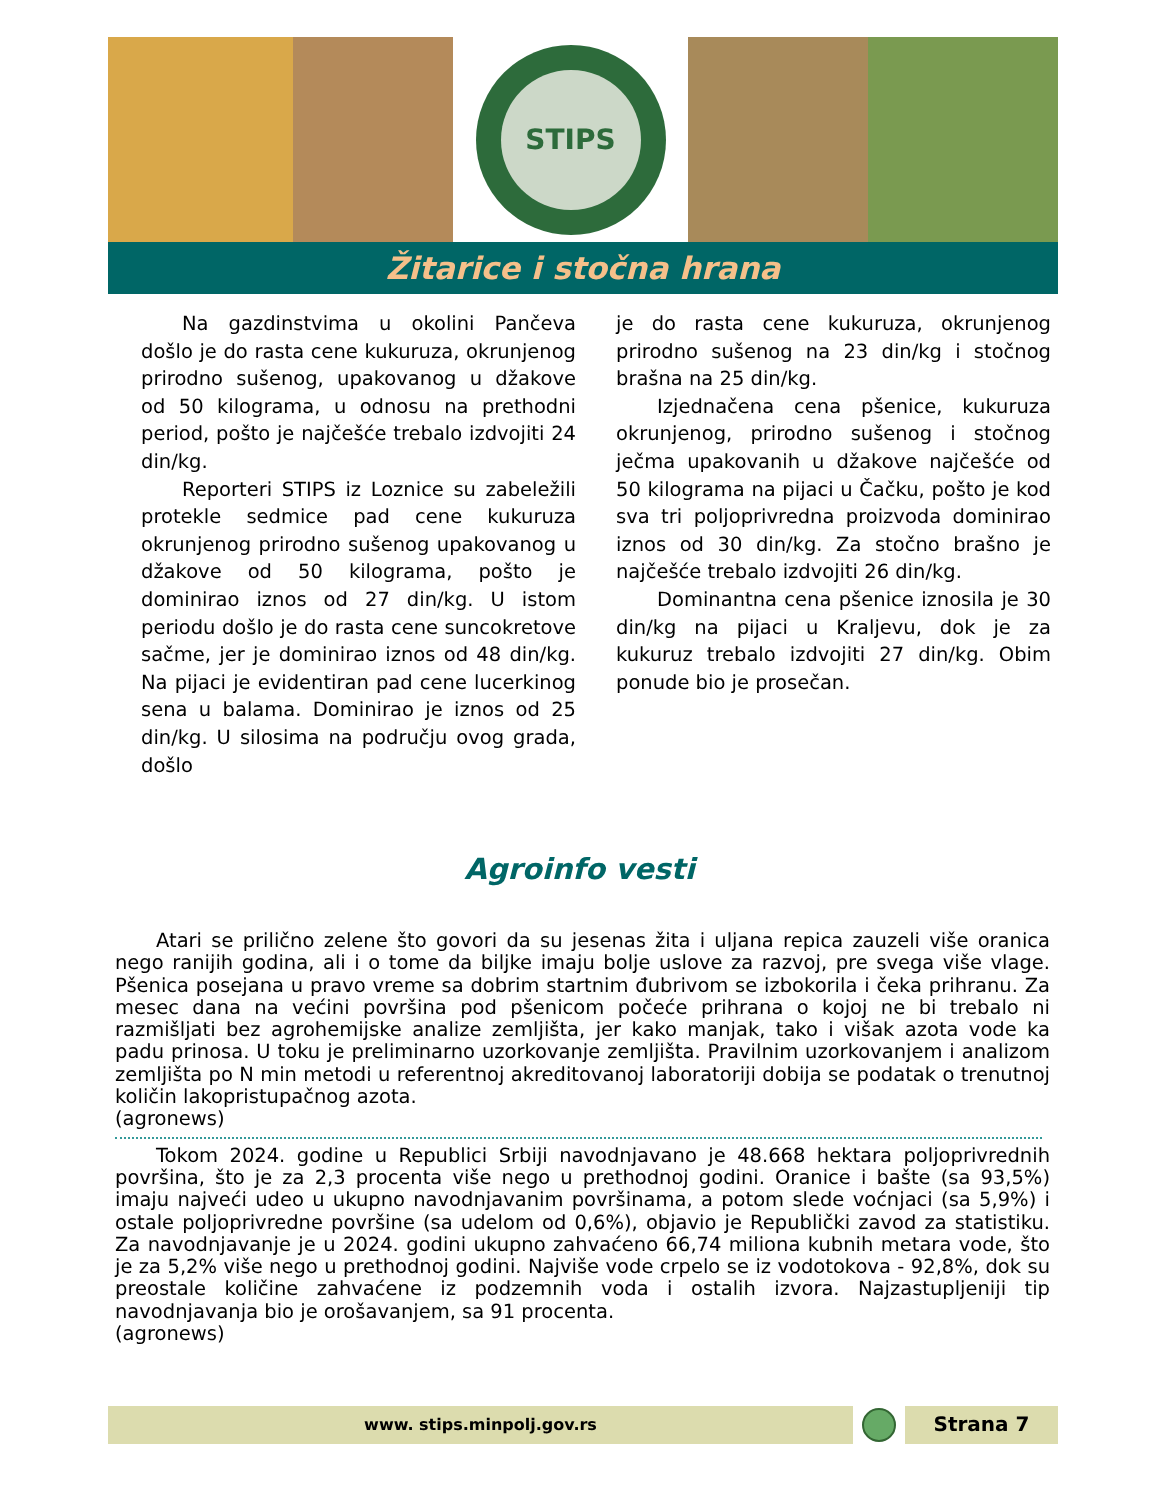STIPS
Žitarice i stočna hrana
Na gazdinstvima u okolini Pančeva došlo je do rasta cene kukuruza, okrunjenog prirodno sušenog, upakovanog u džakove od 50 kilograma, u odnosu na prethodni period, pošto je najčešće trebalo izdvojiti 24 din/kg.
Reporteri STIPS iz Loznice su zabeležili protekle sedmice pad cene kukuruza okrunjenog prirodno sušenog upakovanog u džakove od 50 kilograma, pošto je dominirao iznos od 27 din/kg. U istom periodu došlo je do rasta cene suncokretove sačme, jer je dominirao iznos od 48 din/kg. Na pijaci je evidentiran pad cene lucerkinog sena u balama. Dominirao je iznos od 25 din/kg. U silosima na području ovog grada, došlo
je do rasta cene kukuruza, okrunjenog prirodno sušenog na 23 din/kg i stočnog brašna na 25 din/kg.
Izjednačena cena pšenice, kukuruza okrunjenog, prirodno sušenog i stočnog ječma upakovanih u džakove najčešće od 50 kilograma na pijaci u Čačku, pošto je kod sva tri poljoprivredna proizvoda dominirao iznos od 30 din/kg. Za stočno brašno je najčešće trebalo izdvojiti 26 din/kg.
Dominantna cena pšenice iznosila je 30 din/kg na pijaci u Kraljevu, dok je za kukuruz trebalo izdvojiti 27 din/kg. Obim ponude bio je prosečan.
Agroinfo vesti
Atari se prilično zelene što govori da su jesenas žita i uljana repica zauzeli više oranica nego ranijih godina, ali i o tome da biljke imaju bolje uslove za razvoj, pre svega više vlage. Pšenica posejana u pravo vreme sa dobrim startnim đubrivom se izbokorila i čeka prihranu. Za mesec dana na većini površina pod pšenicom počeće prihrana o kojoj ne bi trebalo ni razmišljati bez agrohemijske analize zemljišta, jer kako manjak, tako i višak azota vode ka padu prinosa. U toku je preliminarno uzorkovanje zemljišta. Pravilnim uzorkovanjem i analizom zemljišta po N min metodi u referentnoj akreditovanoj laboratoriji dobija se podatak o trenutnoj količin lakopristupačnog azota.
(agronews)
Tokom 2024. godine u Republici Srbiji navodnjavano je 48.668 hektara poljoprivrednih površina, što je za 2,3 procenta više nego u prethodnoj godini. Oranice i bašte (sa 93,5%) imaju najveći udeo u ukupno navodnjavanim površinama, a potom slede voćnjaci (sa 5,9%) i ostale poljoprivredne površine (sa udelom od 0,6%), objavio je Republički zavod za statistiku. Za navodnjavanje je u 2024. godini ukupno zahvaćeno 66,74 miliona kubnih metara vode, što je za 5,2% više nego u prethodnoj godini. Najviše vode crpelo se iz vodotokova - 92,8%, dok su preostale količine zahvaćene iz podzemnih voda i ostalih izvora. Najzastupljeniji tip navodnjavanja bio je orošavanjem, sa 91 procenta.
(agronews)
www. stips.minpolj.gov.rs
Strana 7